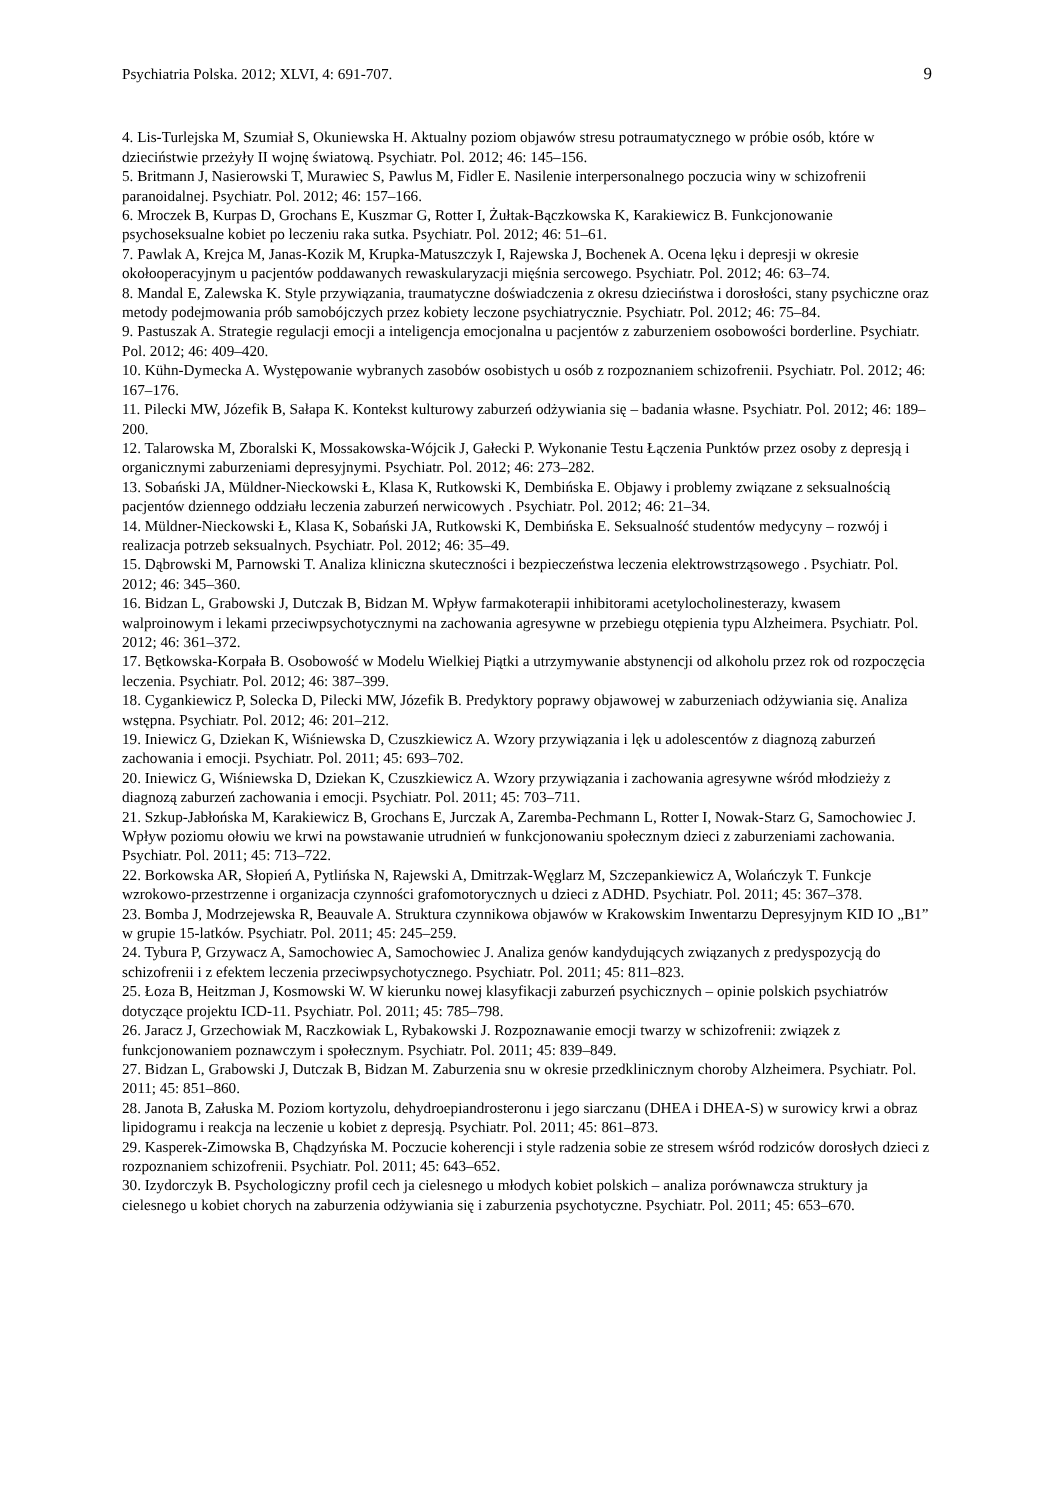Psychiatria Polska. 2012; XLVI, 4: 691-707. 9
4. Lis-Turlejska M, Szumiał S, Okuniewska H. Aktualny poziom objawów stresu potraumatycznego w próbie osób, które w dzieciństwie przeżyły II wojnę światową. Psychiatr. Pol. 2012; 46: 145–156.
5. Britmann J, Nasierowski T, Murawiec S, Pawlus M, Fidler E. Nasilenie interpersonalnego poczucia winy w schizofrenii paranoidalnej. Psychiatr. Pol. 2012; 46: 157–166.
6. Mroczek B, Kurpas D, Grochans E, Kuszmar G, Rotter I, Żułtak-Bączkowska K, Karakiewicz B. Funkcjonowanie psychoseksualne kobiet po leczeniu raka sutka. Psychiatr. Pol. 2012; 46: 51–61.
7. Pawlak A, Krejca M, Janas-Kozik M, Krupka-Matuszczyk I, Rajewska J, Bochenek A. Ocena lęku i depresji w okresie okołooperacyjnym u pacjentów poddawanych rewaskularyzacji mięśnia sercowego. Psychiatr. Pol. 2012; 46: 63–74.
8. Mandal E, Zalewska K. Style przywiązania, traumatyczne doświadczenia z okresu dzieciństwa i dorosłości, stany psychiczne oraz metody podejmowania prób samobójczych przez kobiety leczone psychiatrycznie. Psychiatr. Pol. 2012; 46: 75–84.
9. Pastuszak A. Strategie regulacji emocji a inteligencja emocjonalna u pacjentów z zaburzeniem osobowości borderline. Psychiatr. Pol. 2012; 46: 409–420.
10. Kühn-Dymecka A. Występowanie wybranych zasobów osobistych u osób z rozpoznaniem schizofrenii. Psychiatr. Pol. 2012; 46: 167–176.
11. Pilecki MW, Józefik B, Sałapa K. Kontekst kulturowy zaburzeń odżywiania się – badania własne. Psychiatr. Pol. 2012; 46: 189–200.
12. Talarowska M, Zboralski K, Mossakowska-Wójcik J, Gałecki P. Wykonanie Testu Łączenia Punktów przez osoby z depresją i organicznymi zaburzeniami depresyjnymi. Psychiatr. Pol. 2012; 46: 273–282.
13. Sobański JA, Müldner-Nieckowski Ł, Klasa K, Rutkowski K, Dembińska E. Objawy i problemy związane z seksualnością pacjentów dziennego oddziału leczenia zaburzeń nerwicowych . Psychiatr. Pol. 2012; 46: 21–34.
14. Müldner-Nieckowski Ł, Klasa K, Sobański JA, Rutkowski K, Dembińska E. Seksualność studentów medycyny – rozwój i realizacja potrzeb seksualnych. Psychiatr. Pol. 2012; 46: 35–49.
15. Dąbrowski M, Parnowski T. Analiza kliniczna skuteczności i bezpieczeństwa leczenia elektrowstrząsowego . Psychiatr. Pol. 2012; 46: 345–360.
16. Bidzan L, Grabowski J, Dutczak B, Bidzan M. Wpływ farmakoterapii inhibitorami acetylocholinesterazy, kwasem walproinowym i lekami przeciwpsychotycznymi na zachowania agresywne w przebiegu otępienia typu Alzheimera. Psychiatr. Pol. 2012; 46: 361–372.
17. Bętkowska-Korpała B. Osobowość w Modelu Wielkiej Piątki a utrzymywanie abstynencji od alkoholu przez rok od rozpoczęcia leczenia. Psychiatr. Pol. 2012; 46: 387–399.
18. Cygankiewicz P, Solecka D, Pilecki MW, Józefik B. Predyktory poprawy objawowej w zaburzeniach odżywiania się. Analiza wstępna. Psychiatr. Pol. 2012; 46: 201–212.
19. Iniewicz G, Dziekan K, Wiśniewska D, Czuszkiewicz A. Wzory przywiązania i lęk u adolescentów z diagnozą zaburzeń zachowania i emocji. Psychiatr. Pol. 2011; 45: 693–702.
20. Iniewicz G, Wiśniewska D, Dziekan K, Czuszkiewicz A. Wzory przywiązania i zachowania agresywne wśród młodzieży z diagnozą zaburzeń zachowania i emocji. Psychiatr. Pol. 2011; 45: 703–711.
21. Szkup-Jabłońska M, Karakiewicz B, Grochans E, Jurczak A, Zaremba-Pechmann L, Rotter I, Nowak-Starz G, Samochowiec J. Wpływ poziomu ołowiu we krwi na powstawanie utrudnień w funkcjonowaniu społecznym dzieci z zaburzeniami zachowania. Psychiatr. Pol. 2011; 45: 713–722.
22. Borkowska AR, Słopień A, Pytlińska N, Rajewski A, Dmitrzak-Węglarz M, Szczepankiewicz A, Wolańczyk T. Funkcje wzrokowo-przestrzenne i organizacja czynności grafomotorycznych u dzieci z ADHD. Psychiatr. Pol. 2011; 45: 367–378.
23. Bomba J, Modrzejewska R, Beauvale A. Struktura czynnikowa objawów w Krakowskim Inwentarzu Depresyjnym KID IO „B1” w grupie 15-latków. Psychiatr. Pol. 2011; 45: 245–259.
24. Tybura P, Grzywacz A, Samochowiec A, Samochowiec J. Analiza genów kandydujących związanych z predyspozycją do schizofrenii i z efektem leczenia przeciwpsychotycznego. Psychiatr. Pol. 2011; 45: 811–823.
25. Łoza B, Heitzman J, Kosmowski W. W kierunku nowej klasyfikacji zaburzeń psychicznych – opinie polskich psychiatrów dotyczące projektu ICD-11. Psychiatr. Pol. 2011; 45: 785–798.
26. Jaracz J, Grzechowiak M, Raczkowiak L, Rybakowski J. Rozpoznawanie emocji twarzy w schizofrenii: związek z funkcjonowaniem poznawczym i społecznym. Psychiatr. Pol. 2011; 45: 839–849.
27. Bidzan L, Grabowski J, Dutczak B, Bidzan M. Zaburzenia snu w okresie przedklinicznym choroby Alzheimera. Psychiatr. Pol. 2011; 45: 851–860.
28. Janota B, Załuska M. Poziom kortyzolu, dehydroepiandrosteronu i jego siarczanu (DHEA i DHEA-S) w surowicy krwi a obraz lipidogramu i reakcja na leczenie u kobiet z depresją. Psychiatr. Pol. 2011; 45: 861–873.
29. Kasperek-Zimowska B, Chądzyńska M. Poczucie koherencji i style radzenia sobie ze stresem wśród rodziców dorosłych dzieci z rozpoznaniem schizofrenii. Psychiatr. Pol. 2011; 45: 643–652.
30. Izydorczyk B. Psychologiczny profil cech ja cielesnego u młodych kobiet polskich – analiza porównawcza struktury ja cielesnego u kobiet chorych na zaburzenia odżywiania się i zaburzenia psychotyczne. Psychiatr. Pol. 2011; 45: 653–670.